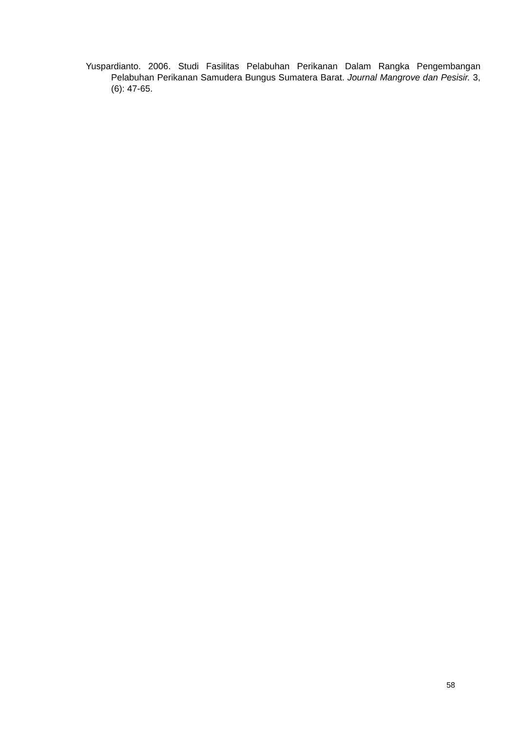Yuspardianto. 2006. Studi Fasilitas Pelabuhan Perikanan Dalam Rangka Pengembangan Pelabuhan Perikanan Samudera Bungus Sumatera Barat. Journal Mangrove dan Pesisir. 3, (6): 47-65.
58